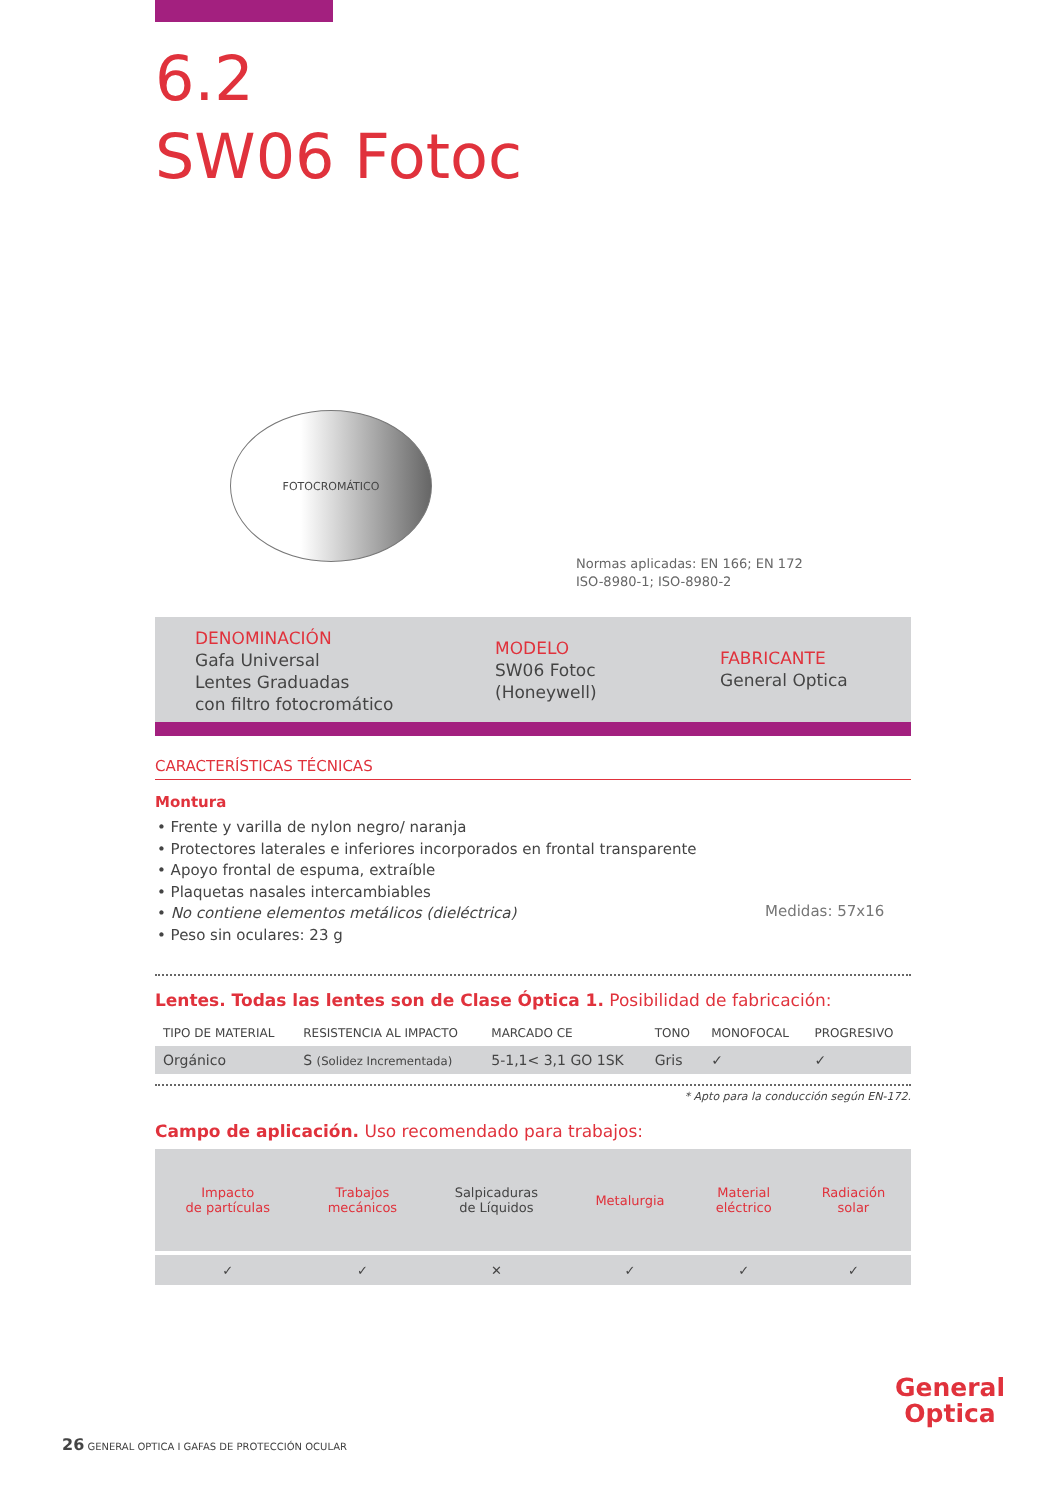6.2
SW06 Fotoc
FOTOCROMÁTICO
Normas aplicadas: EN 166; EN 172
ISO-8980-1; ISO-8980-2
DENOMINACIÓN
Gafa Universal
Lentes Graduadas
con filtro fotocromático
MODELO
SW06 Fotoc
(Honeywell)
FABRICANTE
General Optica
CARACTERÍSTICAS TÉCNICAS
Montura
• Frente y varilla de nylon negro/ naranja
• Protectores laterales e inferiores incorporados en frontal transparente
• Apoyo frontal de espuma, extraíble
• Plaquetas nasales intercambiables
• No contiene elementos metálicos (dieléctrica)
• Peso sin oculares: 23 g
Medidas: 57x16
Lentes. Todas las lentes son de Clase Óptica 1. Posibilidad de fabricación:
| TIPO DE MATERIAL | RESISTENCIA AL IMPACTO | MARCADO CE | TONO | MONOFOCAL | PROGRESIVO |
| --- | --- | --- | --- | --- | --- |
| Orgánico | S (Solidez Incrementada) | 5-1,1< 3,1 GO 1SK | Gris | ✓ | ✓ |
* Apto para la conducción según EN-172.
Campo de aplicación. Uso recomendado para trabajos:
| Impacto de partículas | Trabajos mecánicos | Salpicaduras de Líquidos | Metalurgia | Material eléctrico | Radiación solar |
| ✓ | ✓ | ✕ | ✓ | ✓ | ✓ |
General
Optica
26 GENERAL OPTICA I GAFAS DE PROTECCIÓN OCULAR